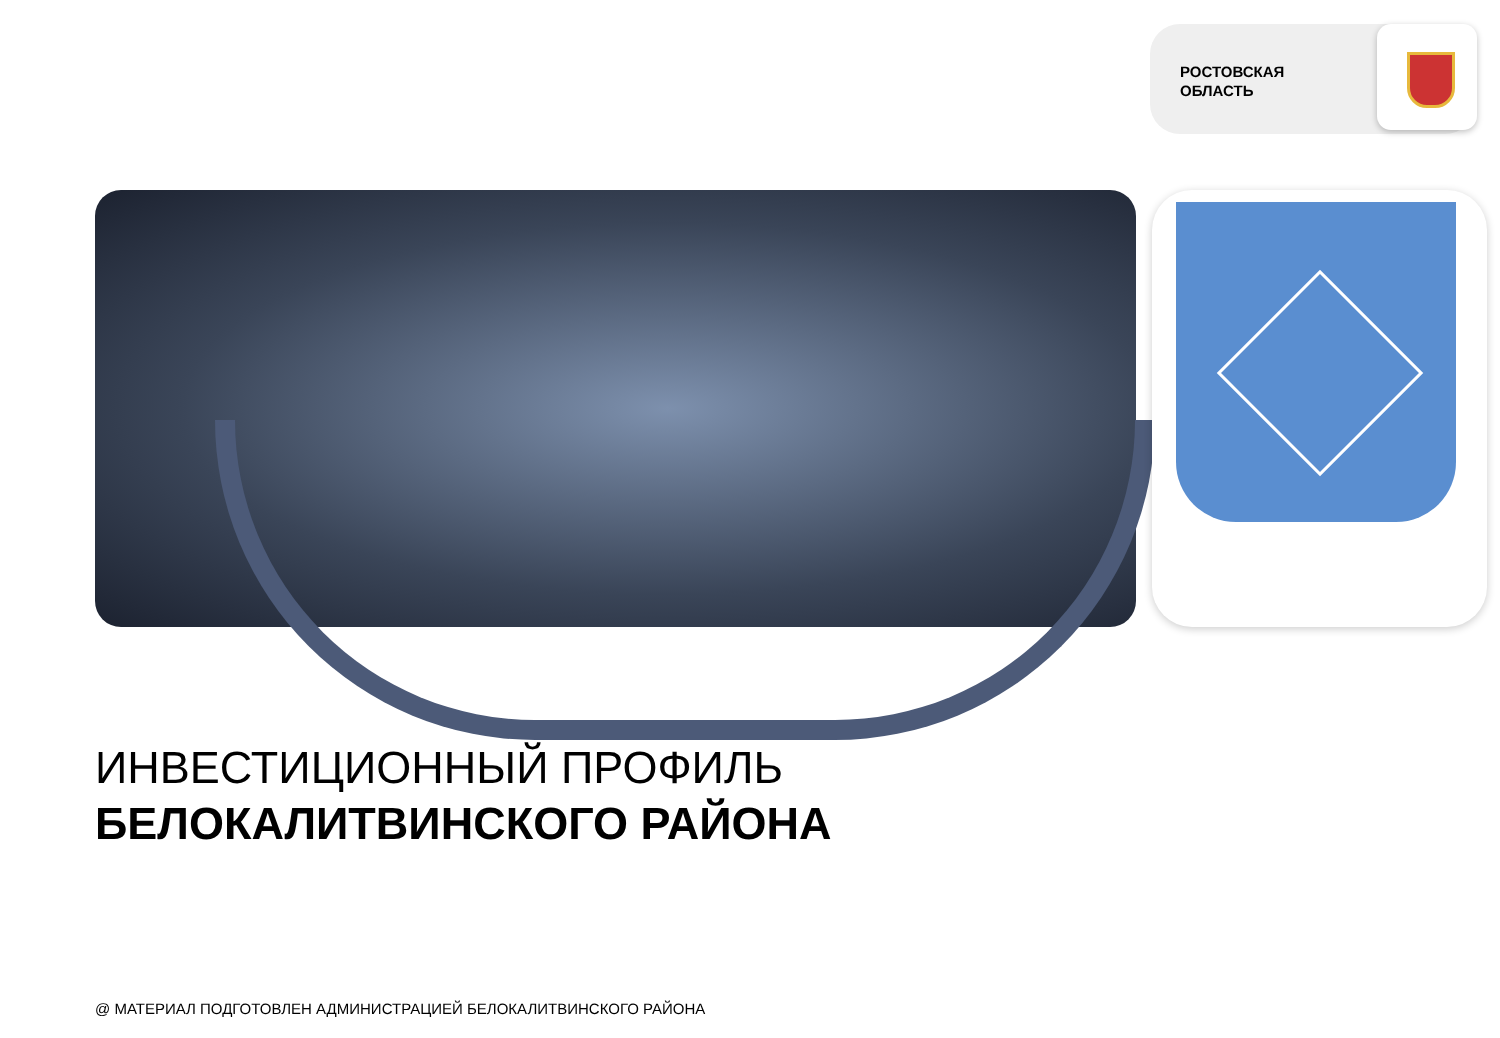РОСТОВСКАЯ
ОБЛАСТЬ
ИНВЕСТИЦИОННЫЙ ПРОФИЛЬ
БЕЛОКАЛИТВИНСКОГО РАЙОНА
@ МАТЕРИАЛ ПОДГОТОВЛЕН АДМИНИСТРАЦИЕЙ БЕЛОКАЛИТВИНСКОГО РАЙОНА